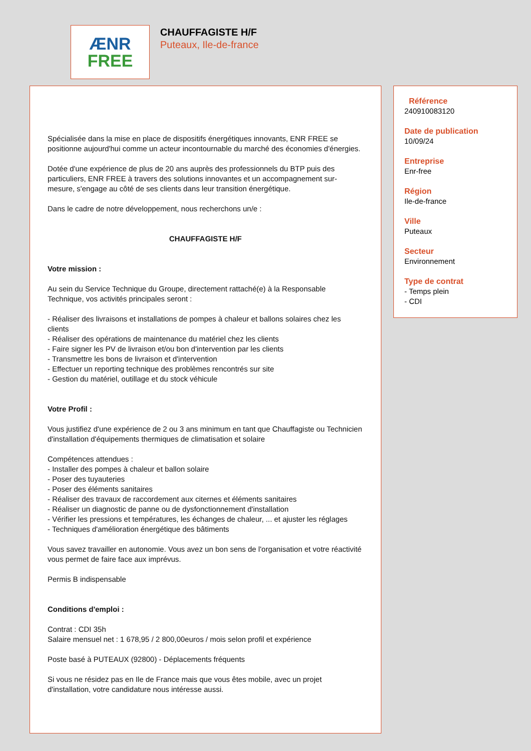ÆNR
FREE
CHAUFFAGISTE H/F
Puteaux, Ile-de-france
Spécialisée dans la mise en place de dispositifs énergétiques innovants, ENR FREE se positionne aujourd'hui comme un acteur incontournable du marché des économies d'énergies.
Dotée d'une expérience de plus de 20 ans auprès des professionnels du BTP puis des particuliers, ENR FREE à travers des solutions innovantes et un accompagnement sur-mesure, s'engage au côté de ses clients dans leur transition énergétique.
Dans le cadre de notre développement, nous recherchons un/e :
CHAUFFAGISTE H/F
Votre mission :
Au sein du Service Technique du Groupe, directement rattaché(e) à la Responsable Technique, vos activités principales seront :
- Réaliser des livraisons et installations de pompes à chaleur et ballons solaires chez les clients
- Réaliser des opérations de maintenance du matériel chez les clients
- Faire signer les PV de livraison et/ou bon d'intervention par les clients
- Transmettre les bons de livraison et d'intervention
- Effectuer un reporting technique des problèmes rencontrés sur site
- Gestion du matériel, outillage et du stock véhicule
Votre Profil :
Vous justifiez d'une expérience de 2 ou 3 ans minimum en tant que Chauffagiste ou Technicien d'installation d'équipements thermiques de climatisation et solaire
Compétences attendues :
- Installer des pompes à chaleur et ballon solaire
- Poser des tuyauteries
- Poser des éléments sanitaires
- Réaliser des travaux de raccordement aux citernes et éléments sanitaires
- Réaliser un diagnostic de panne ou de dysfonctionnement d'installation
- Vérifier les pressions et températures, les échanges de chaleur, ... et ajuster les réglages
- Techniques d'amélioration énergétique des bâtiments
Vous savez travailler en autonomie. Vous avez un bon sens de l'organisation et votre réactivité vous permet de faire face aux imprévus.
Permis B indispensable
Conditions d'emploi :
Contrat : CDI 35h
Salaire mensuel net : 1 678,95 / 2 800,00euros / mois selon profil et expérience
Poste basé à PUTEAUX (92800) - Déplacements fréquents
Si vous ne résidez pas en Ile de France mais que vous êtes mobile, avec un projet d'installation, votre candidature nous intéresse aussi.
Référence
240910083120
Date de publication
10/09/24
Entreprise
Enr-free
Région
Ile-de-france
Ville
Puteaux
Secteur
Environnement
Type de contrat
- Temps plein
- CDI